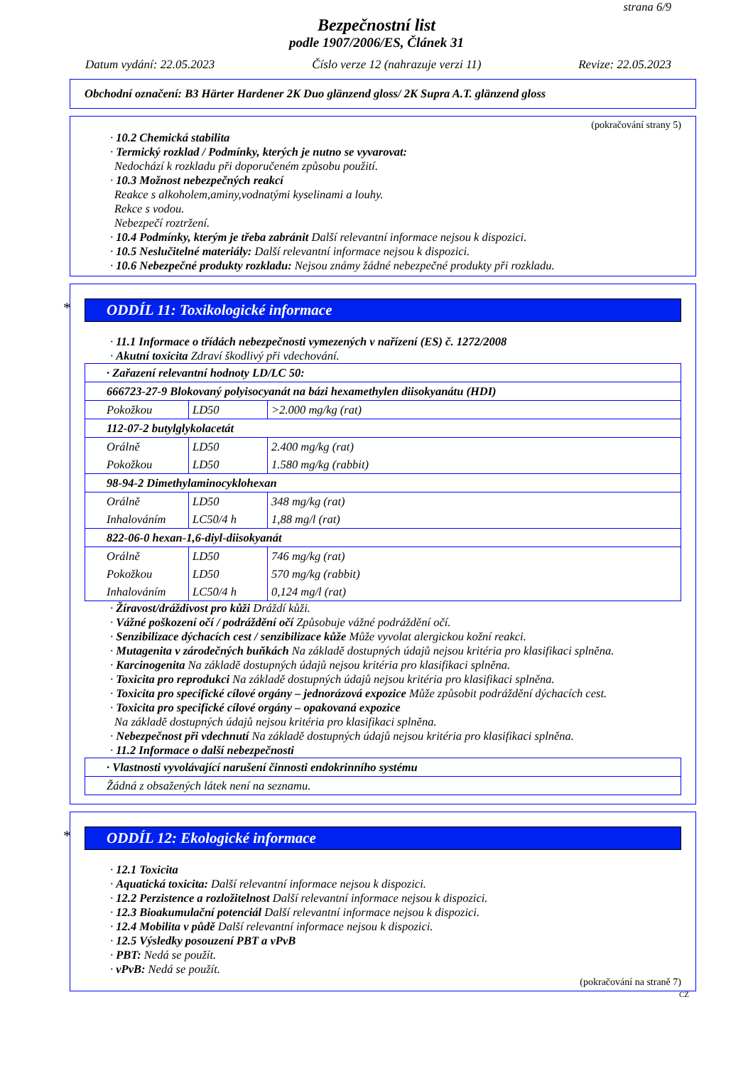strana 6/9
Bezpečnostní list
podle 1907/2006/ES, Článek 31
Datum vydání: 22.05.2023 Číslo verze 12 (nahrazuje verzi 11) Revize: 22.05.2023
Obchodní označení: B3 Härter Hardener 2K Duo glänzend gloss/ 2K Supra A.T. glänzend gloss
(pokračování strany 5)
· 10.2 Chemická stabilita
· Termický rozklad / Podmínky, kterých je nutno se vyvarovat:
Nedochází k rozkladu při doporučeném způsobu použití.
· 10.3 Možnost nebezpečných reakcí
Reakce s alkoholem,aminy,vodnatými kyselinami a louhy.
Rekce s vodou.
Nebezpečí roztržení.
· 10.4 Podmínky, kterým je třeba zabránit Další relevantní informace nejsou k dispozici.
· 10.5 Neslučitelné materiály: Další relevantní informace nejsou k dispozici.
· 10.6 Nebezpečné produkty rozkladu: Nejsou známy žádné nebezpečné produkty při rozkladu.
* ODDÍL 11: Toxikologické informace
· 11.1 Informace o třídách nebezpečnosti vymezených v nařízení (ES) č. 1272/2008
· Akutní toxicita Zdraví škodlivý při vdechování.
| · Zařazení relevantní hodnoty LD/LC 50: | | |
| 666723-27-9 Blokovaný polyisocyanát na bázi hexamethylen diisokyanátu (HDI) | | |
| Pokožkou | LD50 | >2.000 mg/kg (rat) |
| 112-07-2 butylglykolacetát | | |
| Orálně | LD50 | 2.400 mg/kg (rat) |
| Pokožkou | LD50 | 1.580 mg/kg (rabbit) |
| 98-94-2 Dimethylaminocyklohexan | | |
| Orálně | LD50 | 348 mg/kg (rat) |
| Inhalováním | LC50/4 h | 1,88 mg/l (rat) |
| 822-06-0 hexan-1,6-diyl-diisokyanát | | |
| Orálně | LD50 | 746 mg/kg (rat) |
| Pokožkou | LD50 | 570 mg/kg (rabbit) |
| Inhalováním | LC50/4 h | 0,124 mg/l (rat) |
· Žíravost/dráždivost pro kůži Dráždí kůži.
· Vážné poškození očí / podráždění očí Způsobuje vážné podráždění očí.
· Senzibilizace dýchacích cest / senzibilizace kůže Může vyvolat alergickou kožní reakci.
· Mutagenita v zárodečných buňkách Na základě dostupných údajů nejsou kritéria pro klasifikaci splněna.
· Karcinogenita Na základě dostupných údajů nejsou kritéria pro klasifikaci splněna.
· Toxicita pro reprodukci Na základě dostupných údajů nejsou kritéria pro klasifikaci splněna.
· Toxicita pro specifické cílové orgány – jednorázová expozice Může způsobit podráždění dýchacích cest.
· Toxicita pro specifické cílové orgány – opakovaná expozice
Na základě dostupných údajů nejsou kritéria pro klasifikaci splněna.
· Nebezpečnost při vdechnutí Na základě dostupných údajů nejsou kritéria pro klasifikaci splněna.
· 11.2 Informace o další nebezpečnosti
| · Vlastnosti vyvolávající narušení činnosti endokrinního systému |
| Žádná z obsažených látek není na seznamu. |
* ODDÍL 12: Ekologické informace
· 12.1 Toxicita
· Aquatická toxicita: Další relevantní informace nejsou k dispozici.
· 12.2 Perzistence a rozložitelnost Další relevantní informace nejsou k dispozici.
· 12.3 Bioakumulační potenciál Další relevantní informace nejsou k dispozici.
· 12.4 Mobilita v půdě Další relevantní informace nejsou k dispozici.
· 12.5 Výsledky posouzení PBT a vPvB
· PBT: Nedá se použít.
· vPvB: Nedá se použít.
(pokračování na straně 7)
CZ